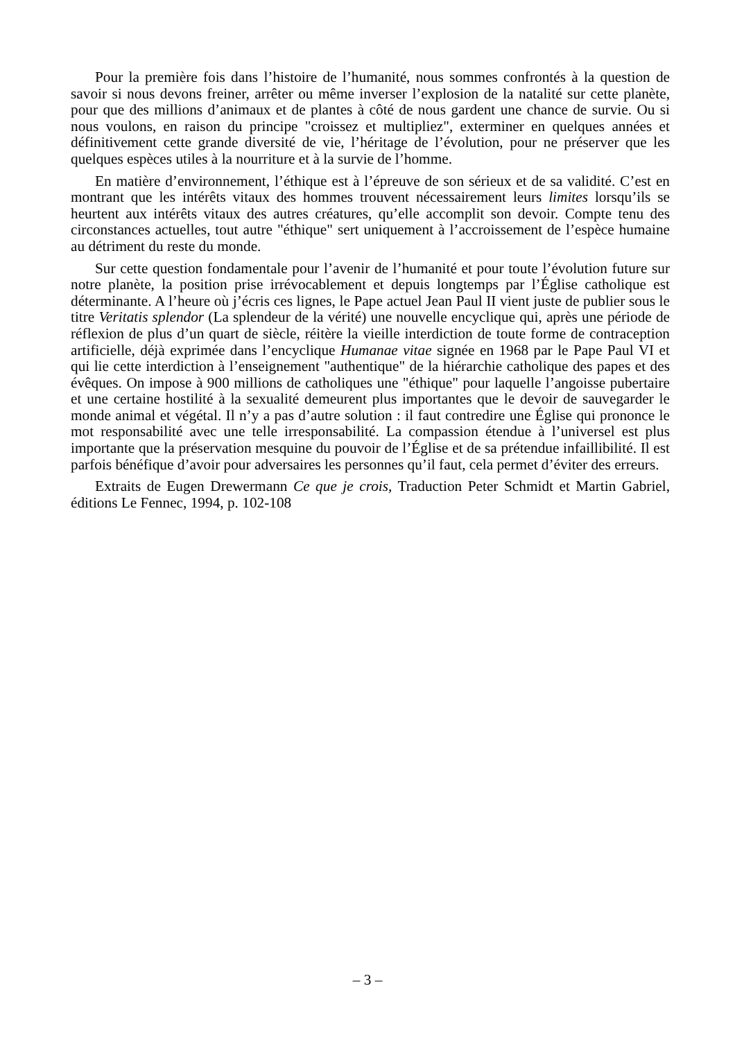Pour la première fois dans l’histoire de l’humanité, nous sommes confrontés à la question de savoir si nous devons freiner, arrêter ou même inverser l’explosion de la natalité sur cette planète, pour que des millions d’animaux et de plantes à côté de nous gardent une chance de survie. Ou si nous voulons, en raison du principe "croissez et multipliez", exterminer en quelques années et définitivement cette grande diversité de vie, l’héritage de l’évolution, pour ne préserver que les quelques espèces utiles à la nourriture et à la survie de l’homme.
En matière d’environnement, l’éthique est à l’épreuve de son sérieux et de sa validité. C’est en montrant que les intérêts vitaux des hommes trouvent nécessairement leurs limites lorsqu’ils se heurtent aux intérêts vitaux des autres créatures, qu’elle accomplit son devoir. Compte tenu des circonstances actuelles, tout autre "éthique" sert uniquement à l’accroissement de l’espèce humaine au détriment du reste du monde.
Sur cette question fondamentale pour l’avenir de l’humanité et pour toute l’évolution future sur notre planète, la position prise irrévocablement et depuis longtemps par l’Église catholique est déterminante. A l’heure où j’écris ces lignes, le Pape actuel Jean Paul II vient juste de publier sous le titre Veritatis splendor (La splendeur de la vérité) une nouvelle encyclique qui, après une période de réflexion de plus d’un quart de siècle, réitère la vieille interdiction de toute forme de contraception artificielle, déjà exprimée dans l’encyclique Humanae vitae signée en 1968 par le Pape Paul VI et qui lie cette interdiction à l’enseignement "authentique" de la hiérarchie catholique des papes et des évêques. On impose à 900 millions de catholiques une "éthique" pour laquelle l’angoisse pubertaire et une certaine hostilité à la sexualité demeurent plus importantes que le devoir de sauvegarder le monde animal et végétal. Il n’y a pas d’autre solution : il faut contredire une Église qui prononce le mot responsabilité avec une telle irresponsabilité. La compassion étendue à l’universel est plus importante que la préservation mesquine du pouvoir de l’Église et de sa prétendue infaillibilité. Il est parfois bénéfique d’avoir pour adversaires les personnes qu’il faut, cela permet d’éviter des erreurs.
Extraits de Eugen Drewermann Ce que je crois, Traduction Peter Schmidt et Martin Gabriel, éditions Le Fennec, 1994, p. 102-108
– 3 –